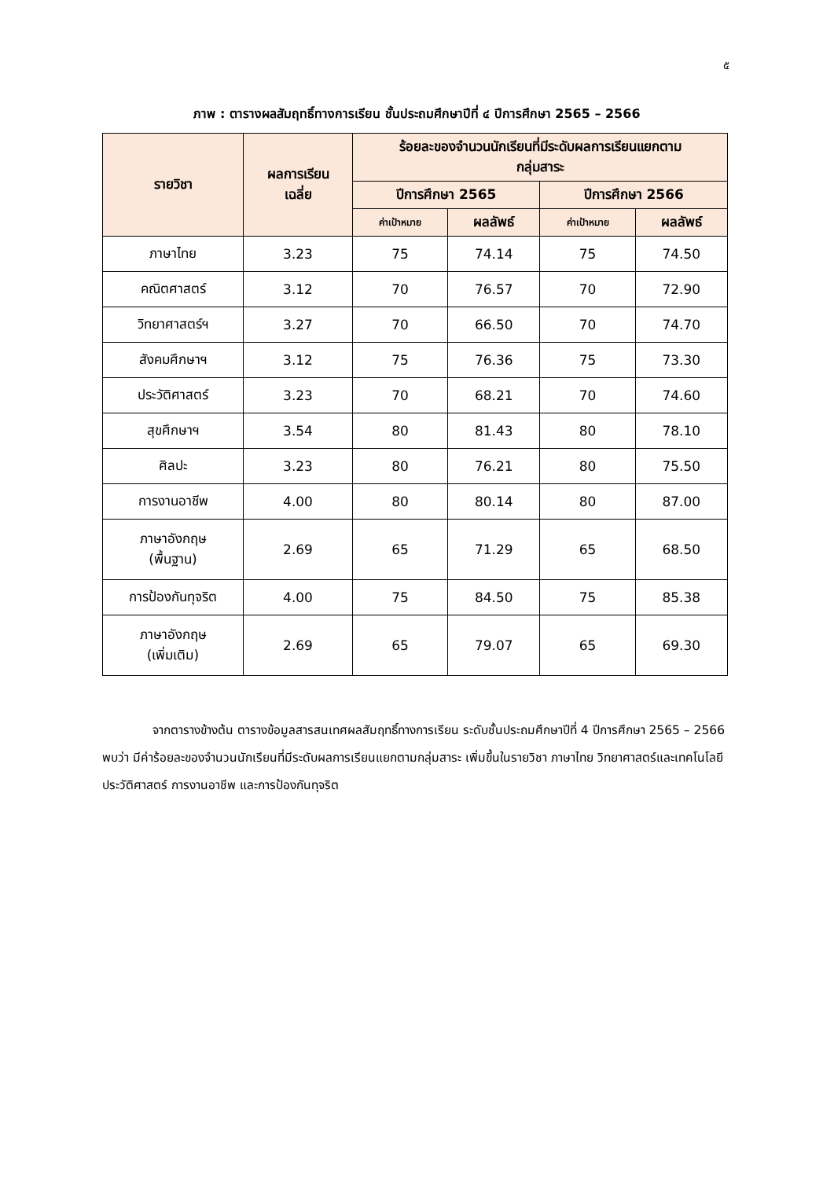๕
ภาพ : ตารางผลสัมฤทธิ์ทางการเรียน ชั้นประถมศึกษาปีที่ ๔ ปีการศึกษา 2565 – 2566
| รายวิชา | ผลการเรียน เฉลี่ย | ร้อยละของจำนวนนักเรียนที่มีระดับผลการเรียนแยกตาม กลุ่มสาระ | | | |
| --- | --- | --- | --- | --- | --- |
| | | ปีการศึกษา 2565 | | ปีการศึกษา 2566 | |
| | | ค่าเป้าหมาย | ผลลัพธ์ | ค่าเป้าหมาย | ผลลัพธ์ |
| ภาษาไทย | 3.23 | 75 | 74.14 | 75 | 74.50 |
| คณิตศาสตร์ | 3.12 | 70 | 76.57 | 70 | 72.90 |
| วิทยาศาสตร์ฯ | 3.27 | 70 | 66.50 | 70 | 74.70 |
| สังคมศึกษาฯ | 3.12 | 75 | 76.36 | 75 | 73.30 |
| ประวัติศาสตร์ | 3.23 | 70 | 68.21 | 70 | 74.60 |
| สุขศึกษาฯ | 3.54 | 80 | 81.43 | 80 | 78.10 |
| ศิลปะ | 3.23 | 80 | 76.21 | 80 | 75.50 |
| การงานอาชีพ | 4.00 | 80 | 80.14 | 80 | 87.00 |
| ภาษาอังกฤษ (พื้นฐาน) | 2.69 | 65 | 71.29 | 65 | 68.50 |
| การป้องกันทุจริต | 4.00 | 75 | 84.50 | 75 | 85.38 |
| ภาษาอังกฤษ (เพิ่มเติม) | 2.69 | 65 | 79.07 | 65 | 69.30 |
จากตารางข้างต้น ตารางข้อมูลสารสนเทศผลสัมฤทธิ์ทางการเรียน ระดับชั้นประถมศึกษาปีที่ 4 ปีการศึกษา 2565 – 2566 พบว่า มีค่าร้อยละของจำนวนนักเรียนที่มีระดับผลการเรียนแยกตามกลุ่มสาระ เพิ่มขึ้นในรายวิชา ภาษาไทย วิทยาศาสตร์และเทคโนโลยี ประวัติศาสตร์ การงานอาชีพ และการป้องกันทุจริต